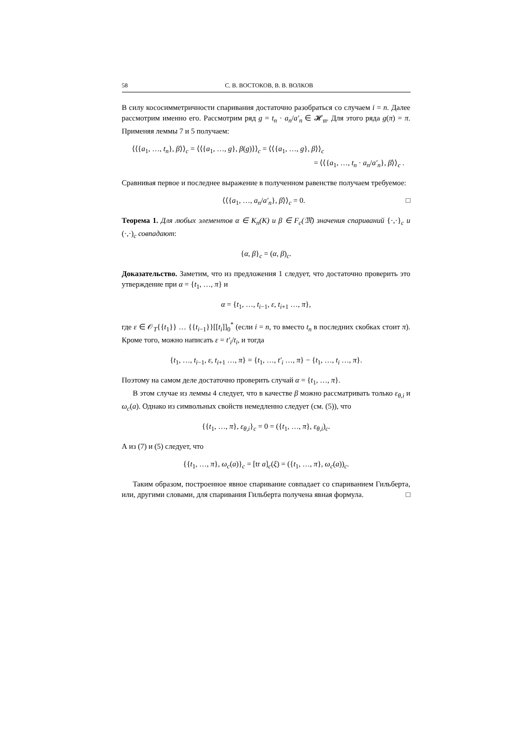58 С. В. ВОСТОКОВ, В. В. ВОЛКОВ
В силу кососимметричности спаривания достаточно разобраться со случаем i = n. Далее рассмотрим именно его. Рассмотрим ряд g = t<sub>n</sub> · a<sub>n</sub>/a′<sub>n</sub> ∈ 𝓗<sub>𝔪</sub>. Для этого ряда g(π) = π. Применяя леммы 7 и 5 получаем:
⟨⟨{a<sub>1</sub>, …, t<sub>n</sub>}, β⟩⟩<sub>c</sub> = ⟨⟨{a<sub>1</sub>, …, g}, β(g)⟩⟩<sub>c</sub> = ⟨⟨{a<sub>1</sub>, …, g}, β⟩⟩<sub>c</sub>
= ⟨⟨{a<sub>1</sub>, …, t<sub>n</sub> · a<sub>n</sub>/a′<sub>n</sub>}, β⟩⟩<sub>c</sub> .
Сравнивая первое и последнее выражение в полученном равенстве получаем требуемое:
⟨⟨{a<sub>1</sub>, …, a<sub>n</sub>/a′<sub>n</sub>}, β⟩⟩<sub>c</sub> = 0. □
Теорема 1. Для любых элементов α ∈ K<sub>n</sub>(K) и β ∈ F<sub>c</sub>(𝔐) значения спариваний {·,·}<sub>c</sub> и (·,·)<sub>c</sub> совпадают:
{α, β}<sub>c</sub> = (α, β)<sub>c</sub>.
Доказательство. Заметим, что из предложения 1 следует, что достаточно проверить это утверждение при α = {t<sub>1</sub>, …, π} и
α = {t<sub>1</sub>, …, t<sub>i−1</sub>, ε, t<sub>i+1</sub> …, π},
где ε ∈ 𝒪<sub>T</sub>{{t<sub>1</sub>}} … {{t<sub>i−1</sub>}}[[t<sub>i</sub>]]<sub>0</sub><sup>*</sup> (если i = n, то вместо t<sub>n</sub> в последних скобках стоит π). Кроме того, можно написать ε = t′<sub>i</sub>/t<sub>i</sub>, и тогда
{t<sub>1</sub>, …, t<sub>i−1</sub>, ε, t<sub>i+1</sub> …, π} = {t<sub>1</sub>, …, t′<sub>i</sub> …, π} − {t<sub>1</sub>, …, t<sub>i</sub> …, π}.
Поэтому на самом деле достаточно проверить случай α = {t<sub>1</sub>, …, π}.
В этом случае из леммы 4 следует, что в качестве β можно рассматривать только ε<sub>θ,i</sub> и ω<sub>c</sub>(a). Однако из символьных свойств немедленно следует (см. (5)), что
{{t<sub>1</sub>, …, π}, ε<sub>θ,i</sub>}<sub>c</sub> = 0 = ({t<sub>1</sub>, …, π}, ε<sub>θ,i</sub>)<sub>c</sub>.
А из (7) и (5) следует, что
{{t<sub>1</sub>, …, π}, ω<sub>c</sub>(a)}<sub>c</sub> = [tr a]<sub>c</sub>(ξ) = ({t<sub>1</sub>, …, π}, ω<sub>c</sub>(a))<sub>c</sub>.
Таким образом, построенное явное спаривание совпадает со спариванием Гильберта, или, другими словами, для спаривания Гильберта получена явная формула. □